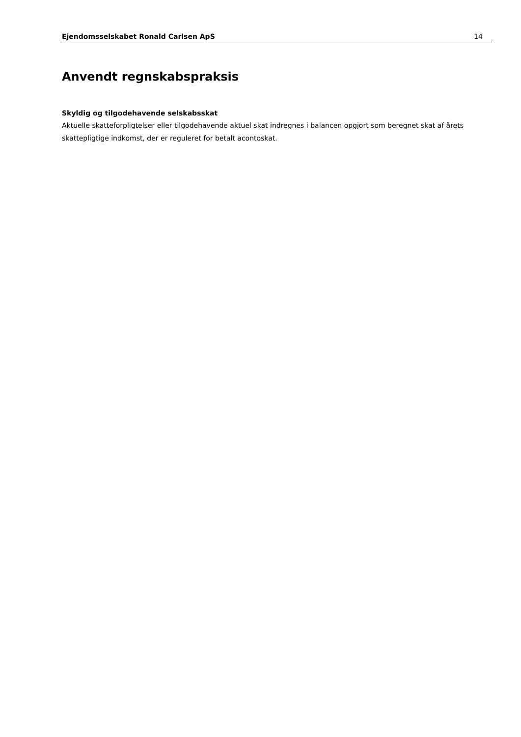Ejendomsselskabet Ronald Carlsen ApS 14
Anvendt regnskabspraksis
Skyldig og tilgodehavende selskabsskat
Aktuelle skatteforpligtelser eller tilgodehavende aktuel skat indregnes i balancen opgjort som beregnet skat af årets skattepligtige indkomst, der er reguleret for betalt acontoskat.